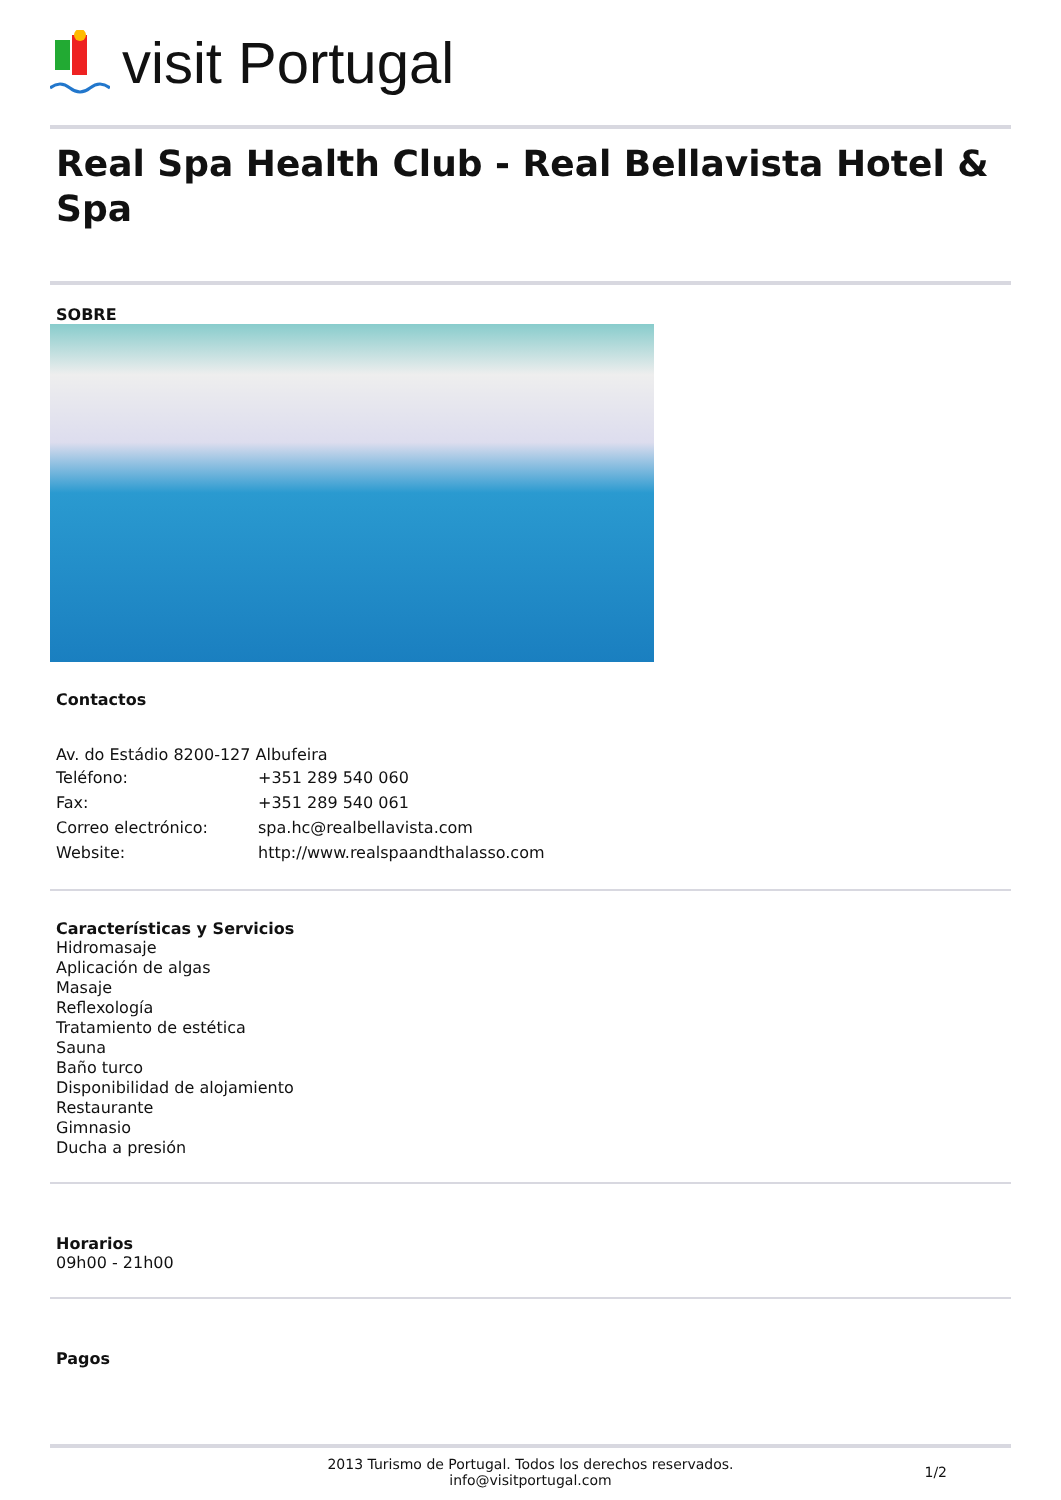visit Portugal
Real Spa Health Club - Real Bellavista Hotel & Spa
SOBRE
Contactos
Av. do Estádio 8200-127 Albufeira
| Teléfono: | +351 289 540 060 |
| Fax: | +351 289 540 061 |
| Correo electrónico: | spa.hc@realbellavista.com |
| Website: | http://www.realspaandthalasso.com |
Características y Servicios
Hidromasaje
Aplicación de algas
Masaje
Reflexología
Tratamiento de estética
Sauna
Baño turco
Disponibilidad de alojamiento
Restaurante
Gimnasio
Ducha a presión
Horarios
09h00 - 21h00
Pagos
2013 Turismo de Portugal. Todos los derechos reservados.
info@visitportugal.com
1/2